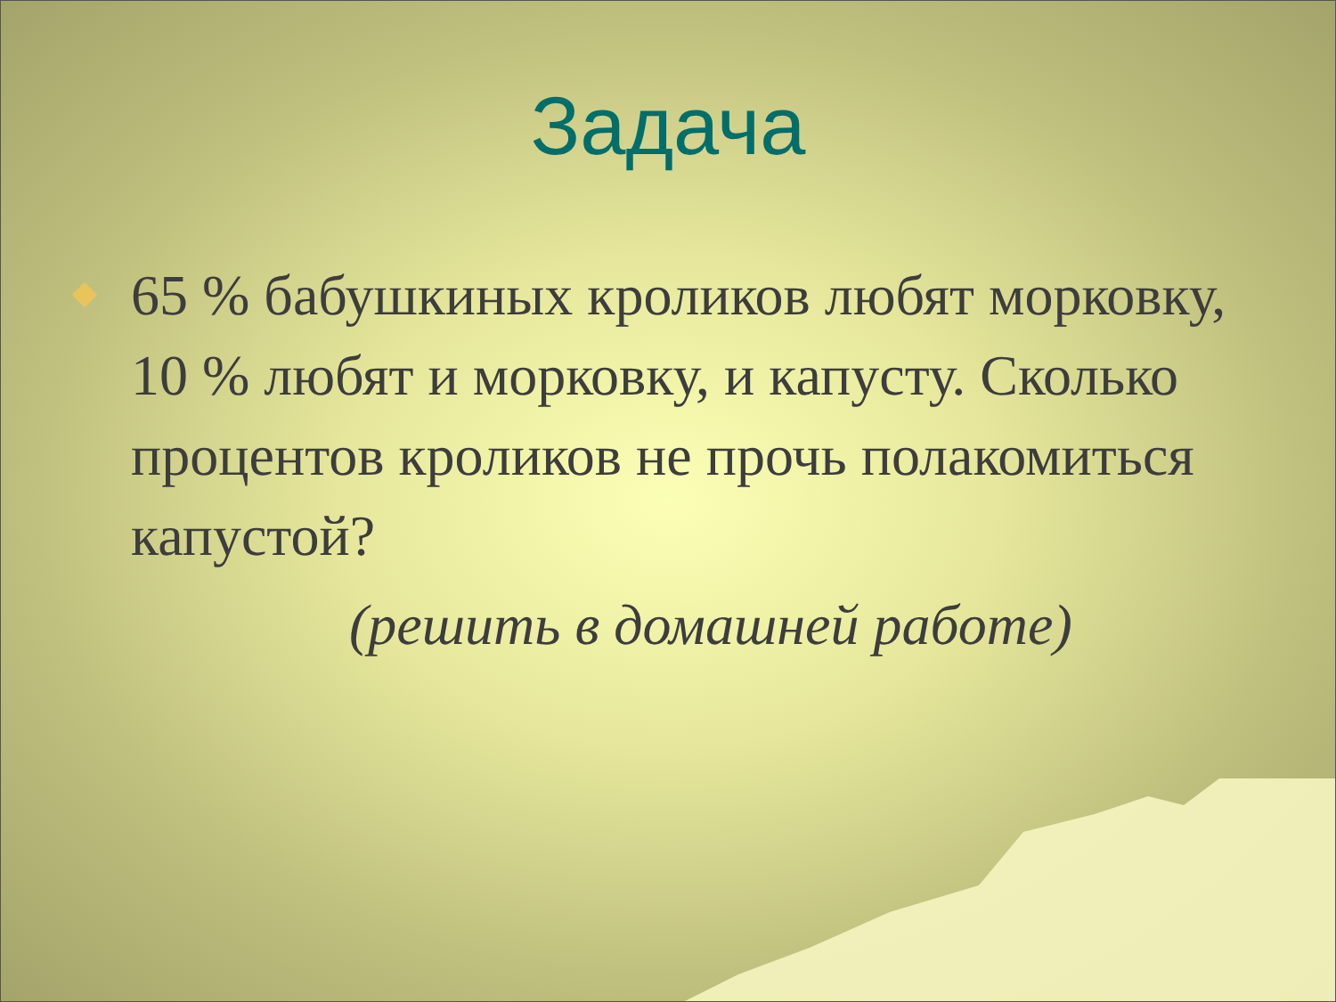Задача
65 % бабушкиных кроликов любят морковку, 10 % любят и морковку, и капусту. Сколько процентов кроликов не прочь полакомиться капустой?
(решить в домашней работе)